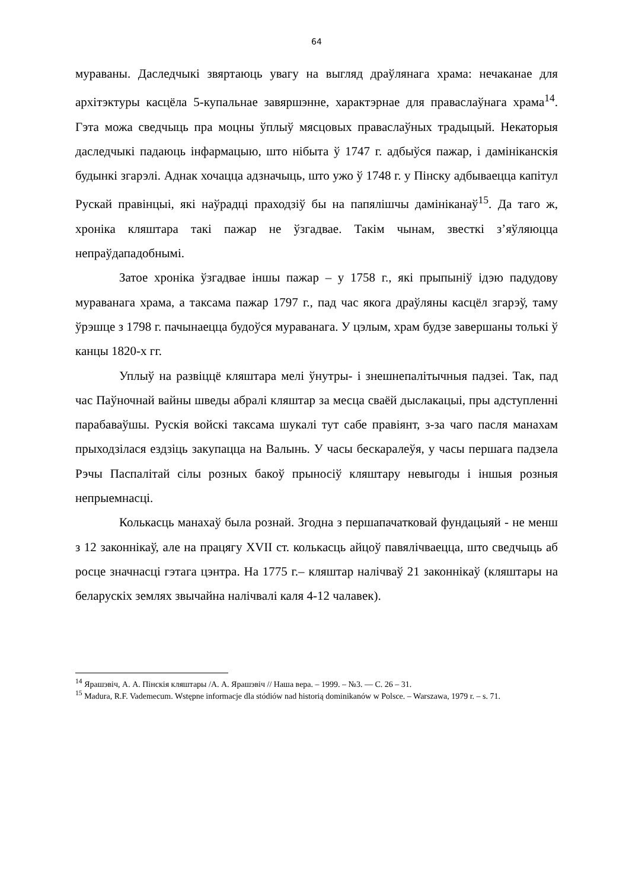64
мураваны. Даследчыкі звяртаюць увагу на выгляд драўлянага храма: нечаканае для архітэктуры касцёла 5-купальнае завяршэнне, характэрнае для праваслаўнага храма<sup>14</sup>. Гэта можа сведчыць пра моцны ўплыў мясцовых праваслаўных традыцый. Некаторыя даследчыкі падаюць інфармацыю, што нібыта ў 1747 г. адбыўся пажар, і дамініканскія будынкі згарэлі. Аднак хочацца адзначыць, што ужо ў 1748 г. у Пінску адбываецца капітул Рускай правінцыі, які наўрадці праходзіў бы на папялішчы дамініканаў<sup>15</sup>. Да таго ж, хроніка кляштара такі пажар не ўзгадвае. Такім чынам, звесткі з’яўляюцца непраўдападобнымі.
Затое хроніка ўзгадвае іншы пажар – у 1758 г., які прыпыніў ідэю падудову мураванага храма, а таксама пажар 1797 г., пад час якога драўляны касцёл згарэў, таму ўрэшце з 1798 г. пачынаецца будоўся мураванага. У цэлым, храм будзе завершаны толькі ў канцы 1820-х гг.
Уплыў на развіццё кляштара мелі ўнутры- і знешнепалітычныя падзеі. Так, пад час Паўночнай вайны шведы абралі кляштар за месца сваёй дыслакацыі, пры адступленні парабаваўшы. Рускія войскі таксама шукалі тут сабе правіянт, з-за чаго пасля манахам прыходзілася ездзіць закупацца на Валынь. У часы бескаралеўя, у часы першага падзела Рэчы Паспалітай сілы розных бакоў прыносіў кляштару невыгоды і іншыя розныя непрыемнасці.
Колькасць манахаў была рознай. Згодна з першапачатковай фундацыяй - не менш з 12 законнікаў, але на працягу XVII ст. колькасць айцоў павялічваецца, што сведчыць аб росце значнасці гэтага цэнтра. На 1775 г.– кляштар налічваў 21 законнікаў (кляштары на беларускіх землях звычайна налічвалі каля 4-12 чалавек).
<sup>14</sup> Ярашэвіч, А. А. Пінскія кляштары /А. А. Ярашэвіч // Наша вера. – 1999. – №3. — С. 26 – 31.
<sup>15</sup> Madura, R.F. Vademecum. Wstępne informacje dla stódiów nad historią dominikanów w Polsce. – Warszawa, 1979 r. – s. 71.